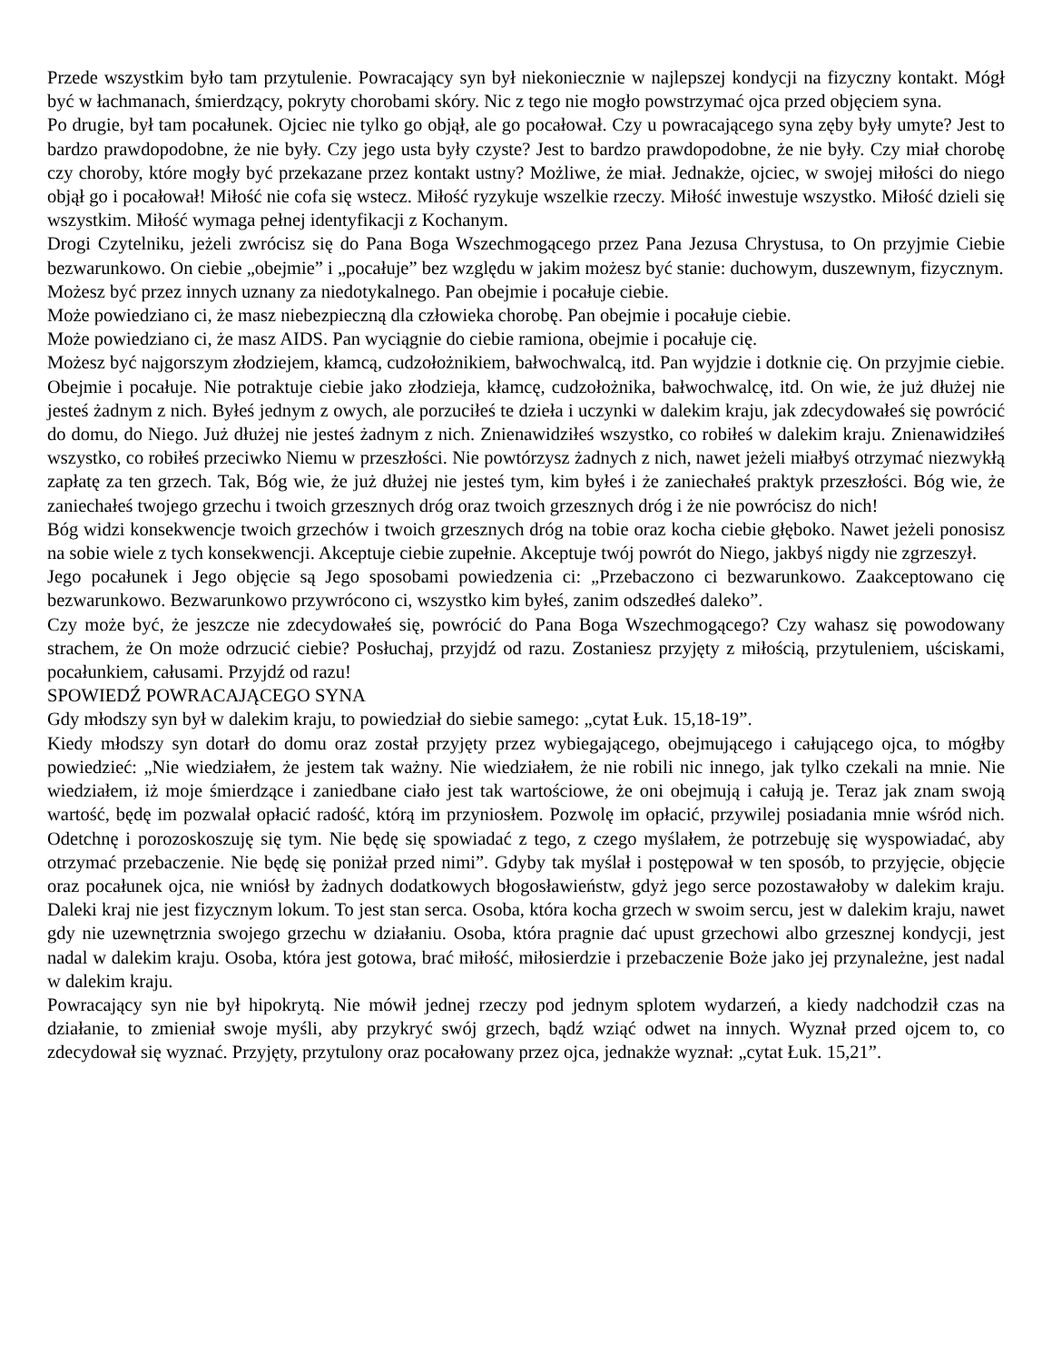Przede wszystkim było tam przytulenie. Powracający syn był niekoniecznie w najlepszej kondycji na fizyczny kontakt. Mógł być w łachmanach, śmierdzący, pokryty chorobami skóry. Nic z tego nie mogło powstrzymać ojca przed objęciem syna.
Po drugie, był tam pocałunek. Ojciec nie tylko go objął, ale go pocałował. Czy u powracającego syna zęby były umyte? Jest to bardzo prawdopodobne, że nie były. Czy jego usta były czyste? Jest to bardzo prawdopodobne, że nie były. Czy miał chorobę czy choroby, które mogły być przekazane przez kontakt ustny? Możliwe, że miał. Jednakże, ojciec, w swojej miłości do niego objął go i pocałował! Miłość nie cofa się wstecz. Miłość ryzykuje wszelkie rzeczy. Miłość inwestuje wszystko. Miłość dzieli się wszystkim. Miłość wymaga pełnej identyfikacji z Kochanym.
Drogi Czytelniku, jeżeli zwrócisz się do Pana Boga Wszechmogącego przez Pana Jezusa Chrystusa, to On przyjmie Ciebie bezwarunkowo. On ciebie „obejmie” i „pocałuje” bez względu w jakim możesz być stanie: duchowym, duszewnym, fizycznym.
Możesz być przez innych uznany za niedotykalnego. Pan obejmie i pocałuje ciebie.
Może powiedziano ci, że masz niebezpieczną dla człowieka chorobę. Pan obejmie i pocałuje ciebie.
Może powiedziano ci, że masz AIDS. Pan wyciągnie do ciebie ramiona, obejmie i pocałuje cię.
Możesz być najgorszym złodziejem, kłamcą, cudzołożnikiem, bałwochwalcą, itd. Pan wyjdzie i dotknie cię. On przyjmie ciebie. Obejmie i pocałuje. Nie potraktuje ciebie jako złodzieja, kłamcę, cudzołożnika, bałwochwalcę, itd. On wie, że już dłużej nie jesteś żadnym z nich. Byłeś jednym z owych, ale porzuciłeś te dzieła i uczynki w dalekim kraju, jak zdecydowałeś się powrócić do domu, do Niego. Już dłużej nie jesteś żadnym z nich. Znienawidziłeś wszystko, co robiłeś w dalekim kraju. Znienawidziłeś wszystko, co robiłeś przeciwko Niemu w przeszłości. Nie powtórzysz żadnych z nich, nawet jeżeli miałbyś otrzymać niezwykłą zapłatę za ten grzech. Tak, Bóg wie, że już dłużej nie jesteś tym, kim byłeś i że zaniechałeś praktyk przeszłości. Bóg wie, że zaniechałeś twojego grzechu i twoich grzesznych dróg oraz twoich grzesznych dróg i że nie powrócisz do nich!
Bóg widzi konsekwencje twoich grzechów i twoich grzesznych dróg na tobie oraz kocha ciebie głęboko. Nawet jeżeli ponosisz na sobie wiele z tych konsekwencji. Akceptuje ciebie zupełnie. Akceptuje twój powrót do Niego, jakbyś nigdy nie zgrzeszył.
Jego pocałunek i Jego objęcie są Jego sposobami powiedzenia ci: „Przebaczono ci bezwarunkowo. Zaakceptowano cię bezwarunkowo. Bezwarunkowo przywrócono ci, wszystko kim byłeś, zanim odszedłeś daleko”.
Czy może być, że jeszcze nie zdecydowałeś się, powrócić do Pana Boga Wszechmogącego? Czy wahasz się powodowany strachem, że On może odrzucić ciebie? Posłuchaj, przyjdź od razu. Zostaniesz przyjęty z miłością, przytuleniem, uściskami, pocałunkiem, całusami. Przyjdź od razu!
SPOWIEDŹ POWRACAJĄCEGO SYNA
Gdy młodszy syn był w dalekim kraju, to powiedział do siebie samego: „cytat Łuk. 15,18-19”.
Kiedy młodszy syn dotarł do domu oraz został przyjęty przez wybiegającego, obejmującego i całującego ojca, to mógłby powiedzieć: „Nie wiedziałem, że jestem tak ważny. Nie wiedziałem, że nie robili nic innego, jak tylko czekali na mnie. Nie wiedziałem, iż moje śmierdzące i zaniedbane ciało jest tak wartościowe, że oni obejmują i całują je. Teraz jak znam swoją wartość, będę im pozwalał opłacić radość, którą im przyniosłem. Pozwolę im opłacić, przywilej posiadania mnie wśród nich. Odetchnę i porozoskoszuję się tym. Nie będę się spowiadać z tego, z czego myślałem, że potrzebuję się wyspowiadać, aby otrzymać przebaczenie. Nie będę się poniżał przed nimi”. Gdyby tak myślał i postępował w ten sposób, to przyjęcie, objęcie oraz pocałunek ojca, nie wniósł by żadnych dodatkowych błogosławieństw, gdyż jego serce pozostawałoby w dalekim kraju. Daleki kraj nie jest fizycznym lokum. To jest stan serca. Osoba, która kocha grzech w swoim sercu, jest w dalekim kraju, nawet gdy nie uzewnętrznia swojego grzechu w działaniu. Osoba, która pragnie dać upust grzechowi albo grzesznej kondycji, jest nadal w dalekim kraju. Osoba, która jest gotowa, brać miłość, miłosierdzie i przebaczenie Boże jako jej przynależne, jest nadal w dalekim kraju.
Powracający syn nie był hipokrytą. Nie mówił jednej rzeczy pod jednym splotem wydarzeń, a kiedy nadchodził czas na działanie, to zmieniał swoje myśli, aby przykryć swój grzech, bądź wziąć odwet na innych. Wyznał przed ojcem to, co zdecydował się wyznać. Przyjęty, przytulony oraz pocałowany przez ojca, jednakże wyznał: „cytat Łuk. 15,21”.